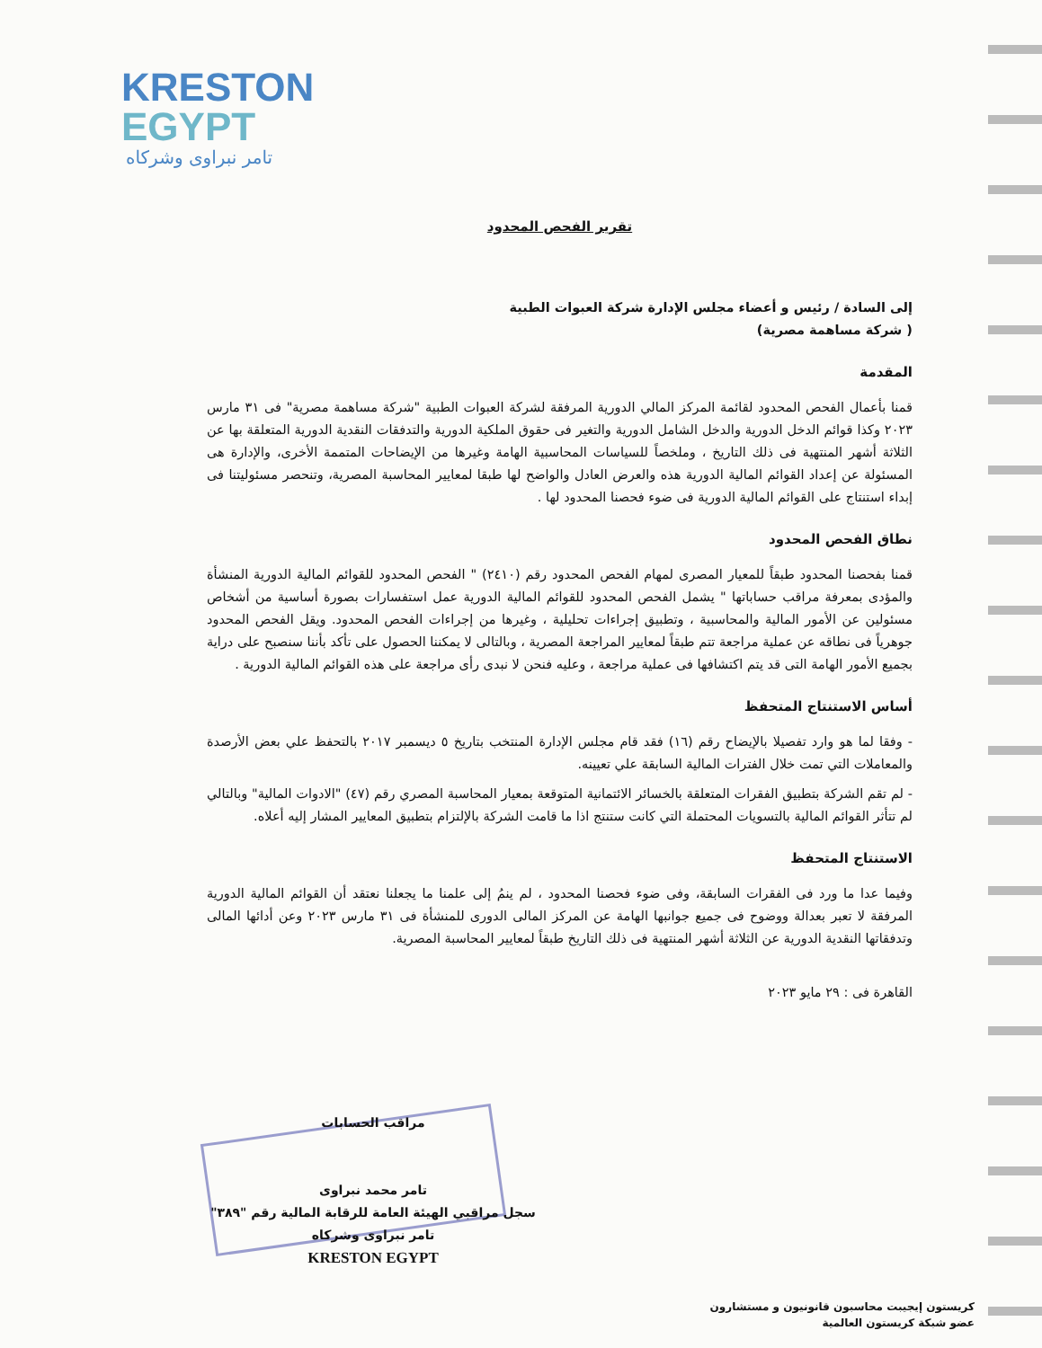KRESTON
EGYPT
تامر نبراوى وشركاه
تقرير الفحص المحدود
إلى السادة / رئيس و أعضاء مجلس الإدارة شركة العبوات الطبية
( شركة مساهمة مصرية)
المقدمة
قمنا بأعمال الفحص المحدود لقائمة المركز المالي الدورية المرفقة لشركة العبوات الطبية "شركة مساهمة مصرية" فى ٣١ مارس ٢٠٢٣ وكذا قوائم الدخل الدورية والدخل الشامل الدورية والتغير فى حقوق الملكية الدورية والتدفقات النقدية الدورية المتعلقة بها عن الثلاثة أشهر المنتهية فى ذلك التاريخ ، وملخصاً للسياسات المحاسبية الهامة وغيرها من الإيضاحات المتممة الأخرى، والإدارة هى المسئولة عن إعداد القوائم المالية الدورية هذه والعرض العادل والواضح لها طبقا لمعايير المحاسبة المصرية، وتنحصر مسئوليتنا فى إبداء استنتاج على القوائم المالية الدورية فى ضوء فحصنا المحدود لها .
نطاق الفحص المحدود
قمنا بفحصنا المحدود طبقاً للمعيار المصرى لمهام الفحص المحدود رقم (٢٤١٠) " الفحص المحدود للقوائم المالية الدورية المنشأة والمؤدى بمعرفة مراقب حساباتها " يشمل الفحص المحدود للقوائم المالية الدورية عمل استفسارات بصورة أساسية من أشخاص مسئولين عن الأمور المالية والمحاسبية ، وتطبيق إجراءات تحليلية ، وغيرها من إجراءات الفحص المحدود. ويقل الفحص المحدود جوهرياً فى نطاقه عن عملية مراجعة تتم طبقاً لمعايير المراجعة المصرية ، وبالتالى لا يمكننا الحصول على تأكد بأننا سنصبح على دراية بجميع الأمور الهامة التى قد يتم اكتشافها فى عملية مراجعة ، وعليه فنحن لا نبدى رأى مراجعة على هذه القوائم المالية الدورية .
أساس الاستنتاج المتحفظ
- وفقا لما هو وارد تفصيلا بالإيضاح رقم (١٦) فقد قام مجلس الإدارة المنتخب بتاريخ ٥ ديسمبر ٢٠١٧ بالتحفظ علي بعض الأرصدة والمعاملات التي تمت خلال الفترات المالية السابقة علي تعيينه.
- لم تقم الشركة بتطبيق الفقرات المتعلقة بالخسائر الائتمانية المتوقعة بمعيار المحاسبة المصري رقم (٤٧) "الادوات المالية" وبالتالي لم تتأثر القوائم المالية بالتسويات المحتملة التي كانت ستنتج اذا ما قامت الشركة بالإلتزام بتطبيق المعايير المشار إليه أعلاه.
الاستنتاج المتحفظ
وفيما عدا ما ورد فى الفقرات السابقة، وفى ضوء فحصنا المحدود ، لم ينمُ إلى علمنا ما يجعلنا نعتقد أن القوائم المالية الدورية المرفقة لا تعبر بعدالة ووضوح فى جميع جوانبها الهامة عن المركز المالى الدورى للمنشأة فى ٣١ مارس ٢٠٢٣ وعن أدائها المالى وتدفقاتها النقدية الدورية عن الثلاثة أشهر المنتهية فى ذلك التاريخ طبقاً لمعايير المحاسبة المصرية.
القاهرة فى : ٢٩ مايو ٢٠٢٣
مراقب الحسابات
تامر محمد نبراوى
سجل مراقبي الهيئة العامة للرقابة المالية رقم "٣٨٩"
تامر نبراوى وشركاه
KRESTON EGYPT
كريستون إيجيبت محاسبون قانونيون و مستشارون
عضو شبكة كريستون العالمية